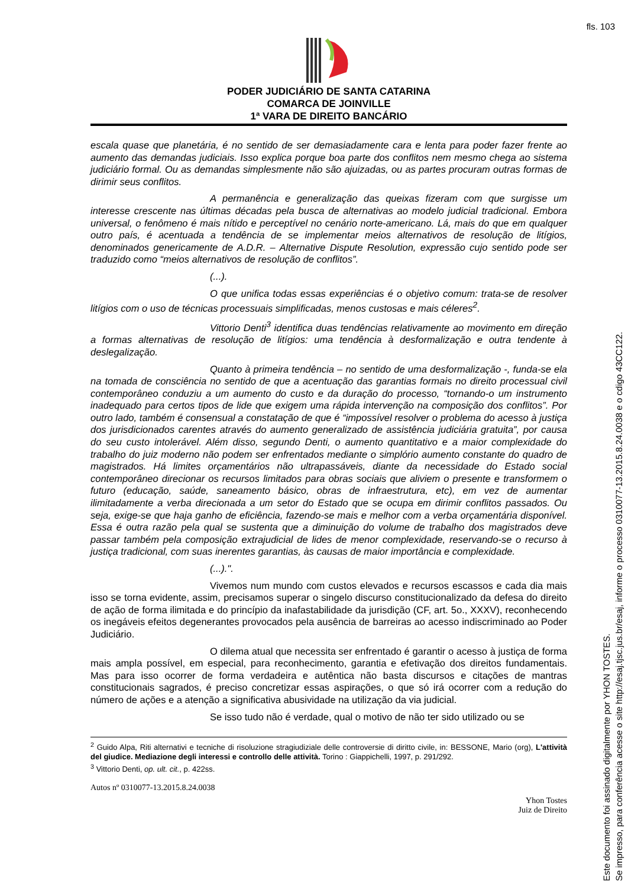fls. 103
PODER JUDICIÁRIO DE SANTA CATARINA
COMARCA DE JOINVILLE
1ª VARA DE DIREITO BANCÁRIO
escala quase que planetária, é no sentido de ser demasiadamente cara e lenta para poder fazer frente ao aumento das demandas judiciais. Isso explica porque boa parte dos conflitos nem mesmo chega ao sistema judiciário formal. Ou as demandas simplesmente não são ajuizadas, ou as partes procuram outras formas de dirimir seus conflitos.
A permanência e generalização das queixas fizeram com que surgisse um interesse crescente nas últimas décadas pela busca de alternativas ao modelo judicial tradicional. Embora universal, o fenômeno é mais nítido e perceptível no cenário norte-americano. Lá, mais do que em qualquer outro país, é acentuada a tendência de se implementar meios alternativos de resolução de litígios, denominados genericamente de A.D.R. – Alternative Dispute Resolution, expressão cujo sentido pode ser traduzido como “meios alternativos de resolução de conflitos”.
(...).
O que unifica todas essas experiências é o objetivo comum: trata-se de resolver litígios com o uso de técnicas processuais simplificadas, menos custosas e mais céleres<sup>2</sup>.
Vittorio Denti<sup>3</sup> identifica duas tendências relativamente ao movimento em direção a formas alternativas de resolução de litígios: uma tendência à desformalização e outra tendente à deslegalização.
Quanto à primeira tendência – no sentido de uma desformalização -, funda-se ela na tomada de consciência no sentido de que a acentuação das garantias formais no direito processual civil contemporâneo conduziu a um aumento do custo e da duração do processo, “tornando-o um instrumento inadequado para certos tipos de lide que exigem uma rápida intervenção na composição dos conflitos”. Por outro lado, também é consensual a constatação de que é “impossível resolver o problema do acesso à justiça dos jurisdicionados carentes através do aumento generalizado de assistência judiciária gratuita”, por causa do seu custo intolerável. Além disso, segundo Denti, o aumento quantitativo e a maior complexidade do trabalho do juiz moderno não podem ser enfrentados mediante o simplório aumento constante do quadro de magistrados. Há limites orçamentários não ultrapassáveis, diante da necessidade do Estado social contemporâneo direcionar os recursos limitados para obras sociais que aliviem o presente e transformem o futuro (educação, saúde, saneamento básico, obras de infraestrutura, etc), em vez de aumentar ilimitadamente a verba direcionada a um setor do Estado que se ocupa em dirimir conflitos passados. Ou seja, exige-se que haja ganho de eficiência, fazendo-se mais e melhor com a verba orçamentária disponível. Essa é outra razão pela qual se sustenta que a diminuição do volume de trabalho dos magistrados deve passar também pela composição extrajudicial de lides de menor complexidade, reservando-se o recurso à justiça tradicional, com suas inerentes garantias, às causas de maior importância e complexidade.
(...).".
Vivemos num mundo com custos elevados e recursos escassos e cada dia mais isso se torna evidente, assim, precisamos superar o singelo discurso constitucionalizado da defesa do direito de ação de forma ilimitada e do princípio da inafastabilidade da jurisdição (CF, art. 5o., XXXV), reconhecendo os inegáveis efeitos degenerantes provocados pela ausência de barreiras ao acesso indiscriminado ao Poder Judiciário.
O dilema atual que necessita ser enfrentado é garantir o acesso à justiça de forma mais ampla possível, em especial, para reconhecimento, garantia e efetivação dos direitos fundamentais. Mas para isso ocorrer de forma verdadeira e autêntica não basta discursos e citações de mantras constitucionais sagrados, é preciso concretizar essas aspirações, o que só irá ocorrer com a redução do número de ações e a atenção a significativa abusividade na utilização da via judicial.
Se isso tudo não é verdade, qual o motivo de não ter sido utilizado ou se
<sup>2</sup> Guido Alpa, Riti alternativi e tecniche di risoluzione stragiudiziale delle controversie di diritto civile, in: BESSONE, Mario (org), L'attività del giudice. Mediazione degli interessi e controllo delle attività. Torino : Giappichelli, 1997, p. 291/292.
<sup>3</sup> Vittorio Denti, op. ult. cit., p. 422ss.
Autos nº 0310077-13.2015.8.24.0038
Yhon Tostes
Juiz de Direito
Este documento foi assinado digitalmente por YHON TOSTES.
Se impresso, para conferência acesse o site http://esaj.tjsc.jus.br/esaj, informe o processo 0310077-13.2015.8.24.0038 e o cdigo 43CC122.